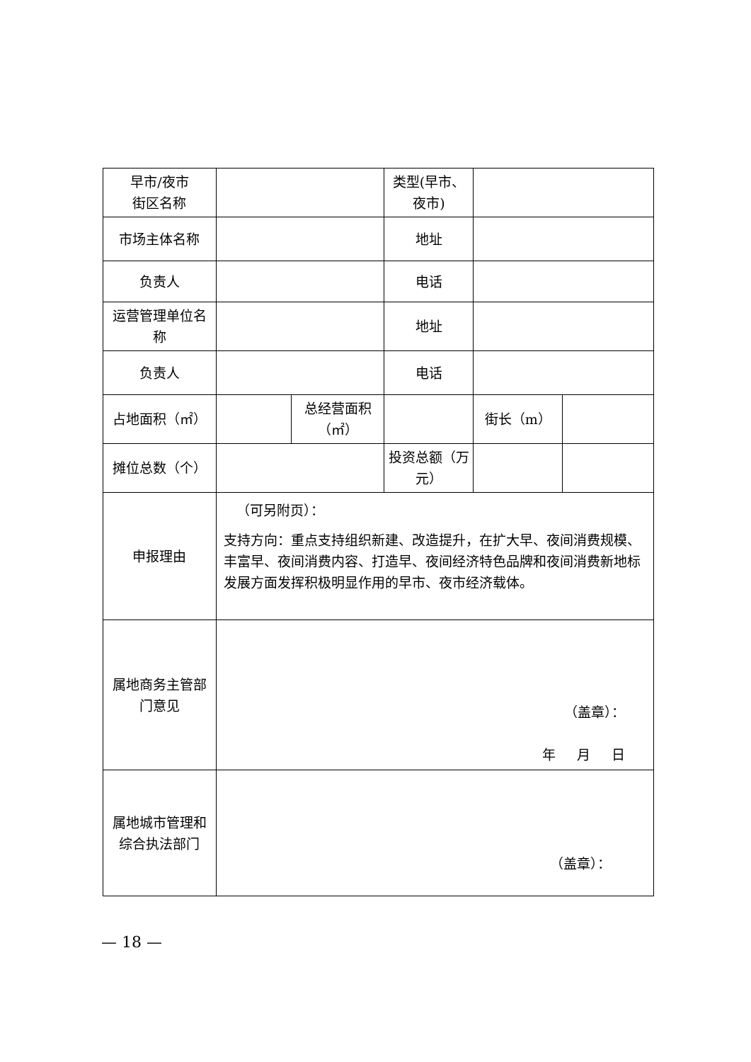| 早市/夜市 街区名称 | | | 类型(早市、夜市) | | |
| 市场主体名称 | | | 地址 | | |
| 负责人 | | | 电话 | | |
| 运营管理单位名称 | | | 地址 | | |
| 负责人 | | | 电话 | | |
| 占地面积（㎡） | | 总经营面积（㎡） | | 街长（m） | |
| 摊位总数（个） | | | 投资总额（万元） | | |
| 申报理由 | （可另附页）： 支持方向：重点支持组织新建、改造提升，在扩大早、夜间消费规模、丰富早、夜间消费内容、打造早、夜间经济特色品牌和夜间消费新地标发展方面发挥积极明显作用的早市、夜市经济载体。 | | | | |
| 属地商务主管部门意见 | （盖章）： 年 月 日 | | | | |
| 属地城市管理和综合执法部门 | （盖章）： | | | | |
— 18 —